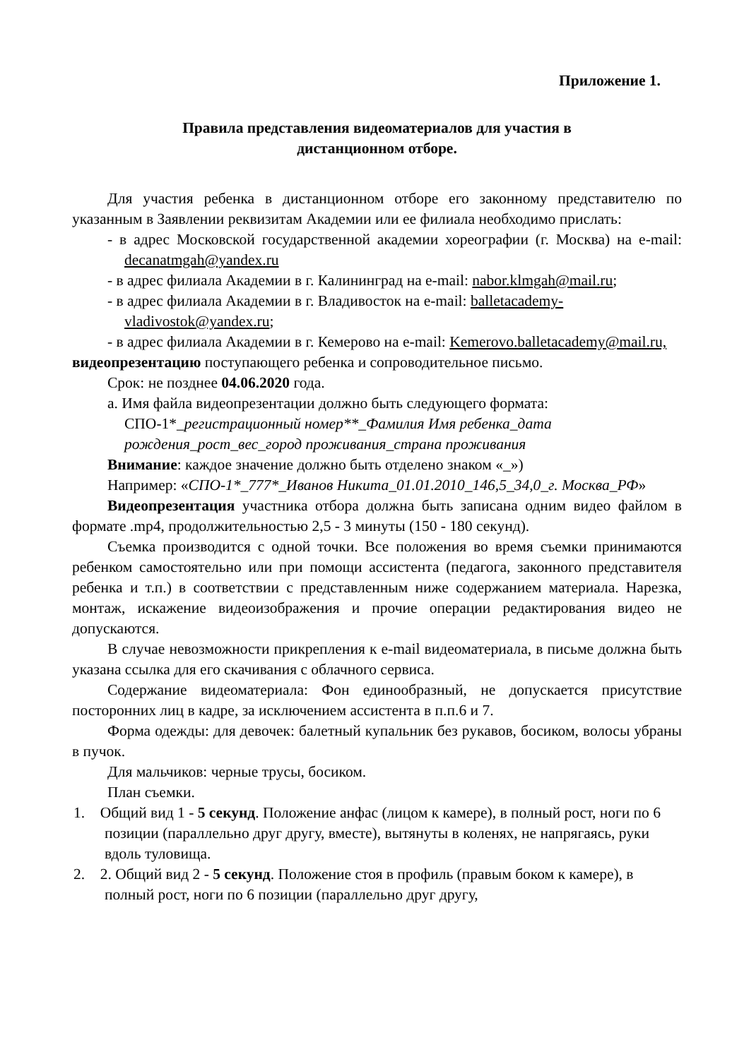Приложение 1.
Правила представления видеоматериалов для участия в
дистанционном отборе.
Для участия ребенка в дистанционном отборе его законному представителю по указанным в Заявлении реквизитам Академии или ее филиала необходимо прислать:
- в адрес Московской государственной академии хореографии (г. Москва) на e-mail: decanatmgah@yandex.ru
- в адрес филиала Академии в г. Калининград на e-mail: nabor.klmgah@mail.ru;
- в адрес филиала Академии в г. Владивосток на e-mail: balletacademy-vladivostok@yandex.ru;
- в адрес филиала Академии в г. Кемерово на e-mail: Kemerovo.balletacademy@mail.ru,
видеопрезентацию поступающего ребенка и сопроводительное письмо.
Срок: не позднее 04.06.2020 года.
a. Имя файла видеопрезентации должно быть следующего формата: СПО-1*_регистрационный номер**_Фамилия Имя ребенка_дата рождения_рост_вес_город проживания_страна проживания
Внимание: каждое значение должно быть отделено знаком «_»)
Например: «СПО-1*_777*_Иванов Никита_01.01.2010_146,5_34,0_г. Москва_РФ»
Видеопрезентация участника отбора должна быть записана одним видео файлом в формате .mp4, продолжительностью 2,5 - 3 минуты (150 - 180 секунд).
Съемка производится с одной точки. Все положения во время съемки принимаются ребенком самостоятельно или при помощи ассистента (педагога, законного представителя ребенка и т.п.) в соответствии с представленным ниже содержанием материала. Нарезка, монтаж, искажение видеоизображения и прочие операции редактирования видео не допускаются.
В случае невозможности прикрепления к e-mail видеоматериала, в письме должна быть указана ссылка для его скачивания с облачного сервиса.
Содержание видеоматериала: Фон единообразный, не допускается присутствие посторонних лиц в кадре, за исключением ассистента в п.п.6 и 7.
Форма одежды: для девочек: балетный купальник без рукавов, босиком, волосы убраны в пучок.
Для мальчиков: черные трусы, босиком.
План съемки.
1. Общий вид 1 - 5 секунд. Положение анфас (лицом к камере), в полный рост, ноги по 6 позиции (параллельно друг другу, вместе), вытянуты в коленях, не напрягаясь, руки вдоль туловища.
2. 2. Общий вид 2 - 5 секунд. Положение стоя в профиль (правым боком к камере), в полный рост, ноги по 6 позиции (параллельно друг другу,